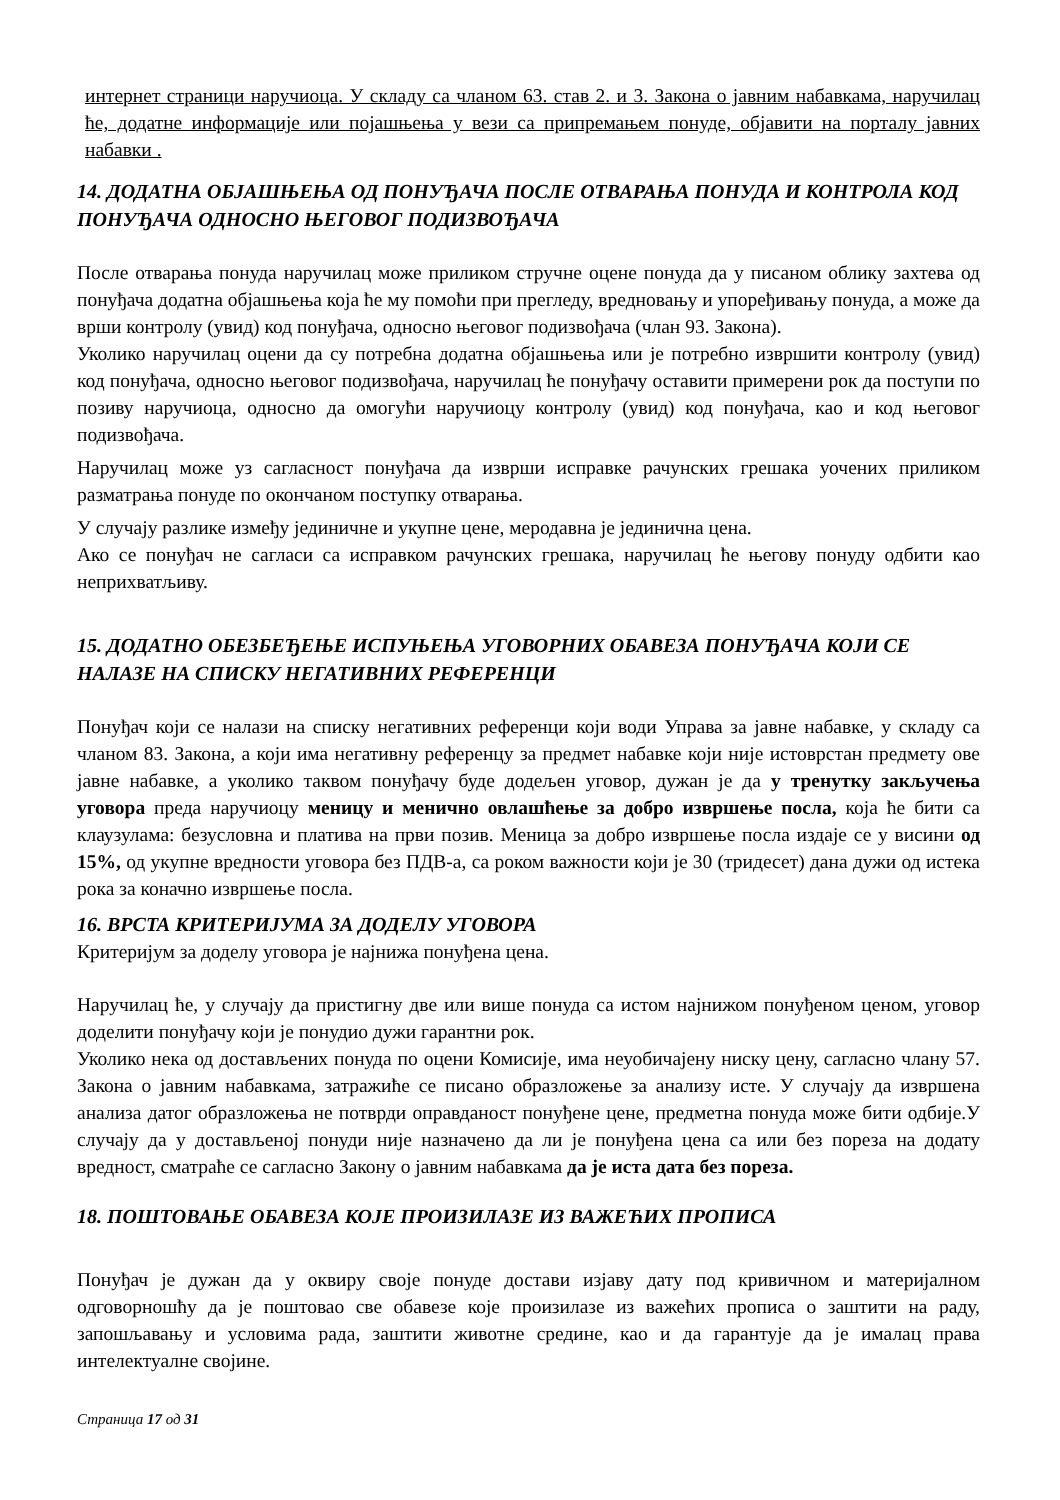интернет страници наручиоца. У складу са чланом 63. став 2. и 3. Закона о јавним набавкама, наручилац ће, додатне информације или појашњења у вези са припремањем понуде, објавити на порталу јавних набавки .
14. ДОДАТНА ОБЈАШЊЕЊА ОД ПОНУЂАЧА ПОСЛЕ ОТВАРАЊА ПОНУДА И КОНТРОЛА КОД ПОНУЂАЧА ОДНОСНО ЊЕГОВОГ ПОДИЗВОЂАЧА
После отварања понуда наручилац може приликом стручне оцене понуда да у писаном облику захтева од понуђача додатна објашњења која ће му помоћи при прегледу, вредновању и упоређивању понуда, а може да врши контролу (увид) код понуђача, односно његовог подизвођача (члан 93. Закона).
Уколико наручилац оцени да су потребна додатна објашњења или је потребно извршити контролу (увид) код понуђача, односно његовог подизвођача, наручилац ће понуђачу оставити примерени рок да поступи по позиву наручиоца, односно да омогући наручиоцу контролу (увид) код понуђача, као и код његовог подизвођача.
Наручилац може уз сагласност понуђача да изврши исправке рачунских грешака уочених приликом разматрања понуде по окончаном поступку отварања.
У случају разлике између јединичне и укупне цене, меродавна је јединична цена.
Ако се понуђач не сагласи са исправком рачунских грешака, наручилац ће његову понуду одбити као неприхватљиву.
15. ДОДАТНО ОБЕЗБЕЂЕЊЕ ИСПУЊЕЊА УГОВОРНИХ ОБАВЕЗА ПОНУЂАЧА КОЈИ СЕ НАЛАЗЕ НА СПИСКУ НЕГАТИВНИХ РЕФЕРЕНЦИ
Понуђач који се налази на списку негативних референци који води Управа за јавне набавке, у складу са чланом 83. Закона, а који има негативну референцу за предмет набавке који није истоврстан предмету ове јавне набавке, а уколико таквом понуђачу буде додељен уговор, дужан је да у тренутку закључења уговора преда наручиоцу меницу и менично овлашћење за добро извршење посла, која ће бити са клаузулама: безусловна и платива на први позив. Меница за добро извршење посла издаје се у висини од 15%, од укупне вредности уговора без ПДВ-а, са роком важности који је 30 (тридесет) дана дужи од истека рока за коначно извршење посла.
16. ВРСТА КРИТЕРИЈУМА ЗА ДОДЕЛУ УГОВОРА
Критеријум за доделу уговора је најнижа понуђена цена.
Наручилац ће, у случају да пристигну две или више понуда са истом најнижом понуђеном ценом, уговор доделити понуђачу који је понудио дужи гарантни рок.
Уколико нека од достављених понуда по оцени Комисије, има неуобичајену ниску цену, сагласно члану 57. Закона о јавним набавкама, затражиће се писано образложење за анализу исте. У случају да извршена анализа датог образложења не потврди оправданост понуђене цене, предметна понуда може бити одбије.У случају да у достављеној понуди није назначено да ли је понуђена цена са или без пореза на додату вредност, сматраће се сагласно Закону о јавним набавкама да је иста дата без пореза.
18. ПОШТОВАЊЕ ОБАВЕЗА КОЈЕ ПРОИЗИЛАЗЕ ИЗ ВАЖЕЋИХ ПРОПИСА
Понуђач је дужан да у оквиру своје понуде достави изјаву дату под кривичном и материјалном одговорношћу да је поштовао све обавезе које произилазе из важећих прописа о заштити на раду, запошљавању и условима рада, заштити животне средине, као и да гарантује да је ималац права интелектуалне својине.
Страница 17 од 31